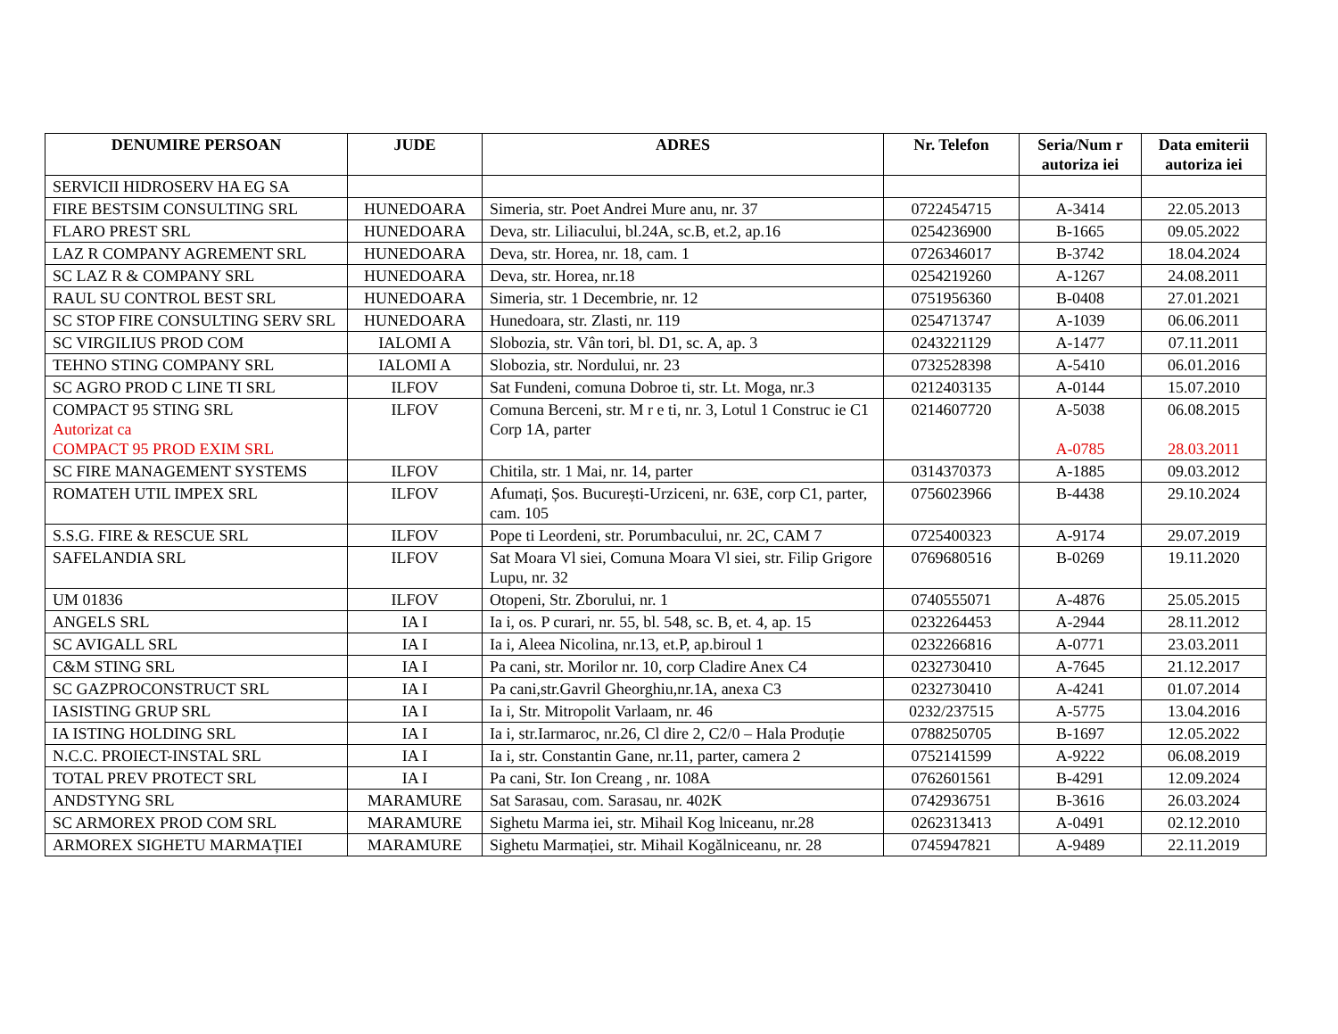| DENUMIRE PERSOAN | JUDE | ADRES | Nr. Telefon | Seria/Num r autoriza iei | Data emiterii autoriza iei |
| --- | --- | --- | --- | --- | --- |
| SERVICII HIDROSERV HA EG SA | | | | | |
| FIRE BESTSIM CONSULTING SRL | HUNEDOARA | Simeria, str. Poet Andrei Mure anu, nr. 37 | 0722454715 | A-3414 | 22.05.2013 |
| FLARO PREST SRL | HUNEDOARA | Deva, str. Liliacului, bl.24A, sc.B, et.2, ap.16 | 0254236900 | B-1665 | 09.05.2022 |
| LAZ R COMPANY AGREMENT SRL | HUNEDOARA | Deva, str. Horea, nr. 18, cam. 1 | 0726346017 | B-3742 | 18.04.2024 |
| SC LAZ R & COMPANY SRL | HUNEDOARA | Deva, str. Horea, nr.18 | 0254219260 | A-1267 | 24.08.2011 |
| RAUL SU CONTROL BEST SRL | HUNEDOARA | Simeria, str. 1 Decembrie, nr. 12 | 0751956360 | B-0408 | 27.01.2021 |
| SC STOP FIRE CONSULTING SERV SRL | HUNEDOARA | Hunedoara, str. Zlasti, nr. 119 | 0254713747 | A-1039 | 06.06.2011 |
| SC VIRGILIUS PROD COM | IALOMI A | Slobozia, str. Vân tori, bl. D1, sc. A, ap. 3 | 0243221129 | A-1477 | 07.11.2011 |
| TEHNO STING COMPANY SRL | IALOMI A | Slobozia, str. Nordului, nr. 23 | 0732528398 | A-5410 | 06.01.2016 |
| SC AGRO PROD C LINE TI SRL | ILFOV | Sat Fundeni, comuna Dobroe ti, str. Lt. Moga, nr.3 | 0212403135 | A-0144 | 15.07.2010 |
| COMPACT 95 STING SRL Autorizat ca COMPACT 95 PROD EXIM SRL | ILFOV | Comuna Berceni, str. M r e ti, nr. 3, Lotul 1 Construc ie C1 Corp 1A, parter | 0214607720 | A-5038 A-0785 | 06.08.2015 28.03.2011 |
| SC FIRE MANAGEMENT SYSTEMS | ILFOV | Chitila, str. 1 Mai, nr. 14, parter | 0314370373 | A-1885 | 09.03.2012 |
| ROMATEH UTIL IMPEX SRL | ILFOV | Afumați, Șos. București-Urziceni, nr. 63E, corp C1, parter, cam. 105 | 0756023966 | B-4438 | 29.10.2024 |
| S.S.G. FIRE & RESCUE SRL | ILFOV | Pope ti Leordeni, str. Porumbacului, nr. 2C, CAM 7 | 0725400323 | A-9174 | 29.07.2019 |
| SAFELANDIA SRL | ILFOV | Sat Moara Vl siei, Comuna Moara Vl siei, str. Filip Grigore Lupu, nr. 32 | 0769680516 | B-0269 | 19.11.2020 |
| UM 01836 | ILFOV | Otopeni, Str. Zborului, nr. 1 | 0740555071 | A-4876 | 25.05.2015 |
| ANGELS SRL | IA I | Ia i, os. P curari, nr. 55, bl. 548, sc. B, et. 4, ap. 15 | 0232264453 | A-2944 | 28.11.2012 |
| SC AVIGALL SRL | IA I | Ia i, Aleea Nicolina, nr.13, et.P, ap.biroul 1 | 0232266816 | A-0771 | 23.03.2011 |
| C&M STING SRL | IA I | Pa cani, str. Morilor nr. 10, corp Cladire Anex C4 | 0232730410 | A-7645 | 21.12.2017 |
| SC GAZPROCONSTRUCT SRL | IA I | Pa cani,str.Gavril Gheorghiu,nr.1A, anexa C3 | 0232730410 | A-4241 | 01.07.2014 |
| IASISTING GRUP SRL | IA I | Ia i, Str. Mitropolit Varlaam, nr. 46 | 0232/237515 | A-5775 | 13.04.2016 |
| IA ISTING HOLDING SRL | IA I | Ia i, str.Iarmaroc, nr.26, Cl dire 2, C2/0 – Hala Produție | 0788250705 | B-1697 | 12.05.2022 |
| N.C.C. PROIECT-INSTAL SRL | IA I | Ia i, str. Constantin Gane, nr.11, parter, camera 2 | 0752141599 | A-9222 | 06.08.2019 |
| TOTAL PREV PROTECT SRL | IA I | Pa cani, Str. Ion Creang , nr. 108A | 0762601561 | B-4291 | 12.09.2024 |
| ANDSTYNG SRL | MARAMURE | Sat Sarasau, com. Sarasau, nr. 402K | 0742936751 | B-3616 | 26.03.2024 |
| SC ARMOREX PROD COM SRL | MARAMURE | Sighetu Marma iei, str. Mihail Kog lniceanu, nr.28 | 0262313413 | A-0491 | 02.12.2010 |
| ARMOREX SIGHETU MARMAȚIEI | MARAMURE | Sighetu Marmației, str. Mihail Kogălniceanu, nr. 28 | 0745947821 | A-9489 | 22.11.2019 |